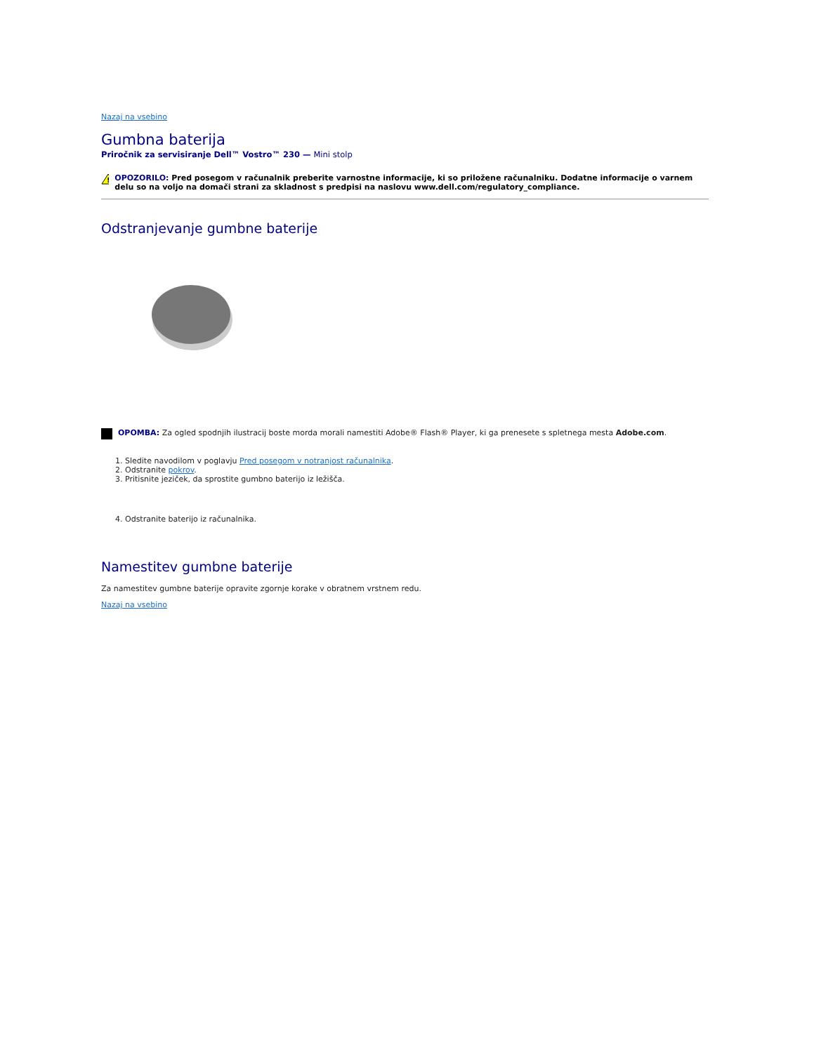Nazaj na vsebino
Gumbna baterija
Priročnik za servisiranje Dell™ Vostro™ 230 — Mini stolp
!
OPOZORILO: Pred posegom v računalnik preberite varnostne informacije, ki so priložene računalniku. Dodatne informacije o varnem delu so na voljo na domači strani za skladnost s predpisi na naslovu www.dell.com/regulatory_compliance.
Odstranjevanje gumbne baterije
OPOMBA: Za ogled spodnjih ilustracij boste morda morali namestiti Adobe® Flash® Player, ki ga prenesete s spletnega mesta Adobe.com.
1. Sledite navodilom v poglavju Pred posegom v notranjost računalnika.
2. Odstranite pokrov.
3. Pritisnite jeziček, da sprostite gumbno baterijo iz ležišča.
4. Odstranite baterijo iz računalnika.
Namestitev gumbne baterije
Za namestitev gumbne baterije opravite zgornje korake v obratnem vrstnem redu.
Nazaj na vsebino